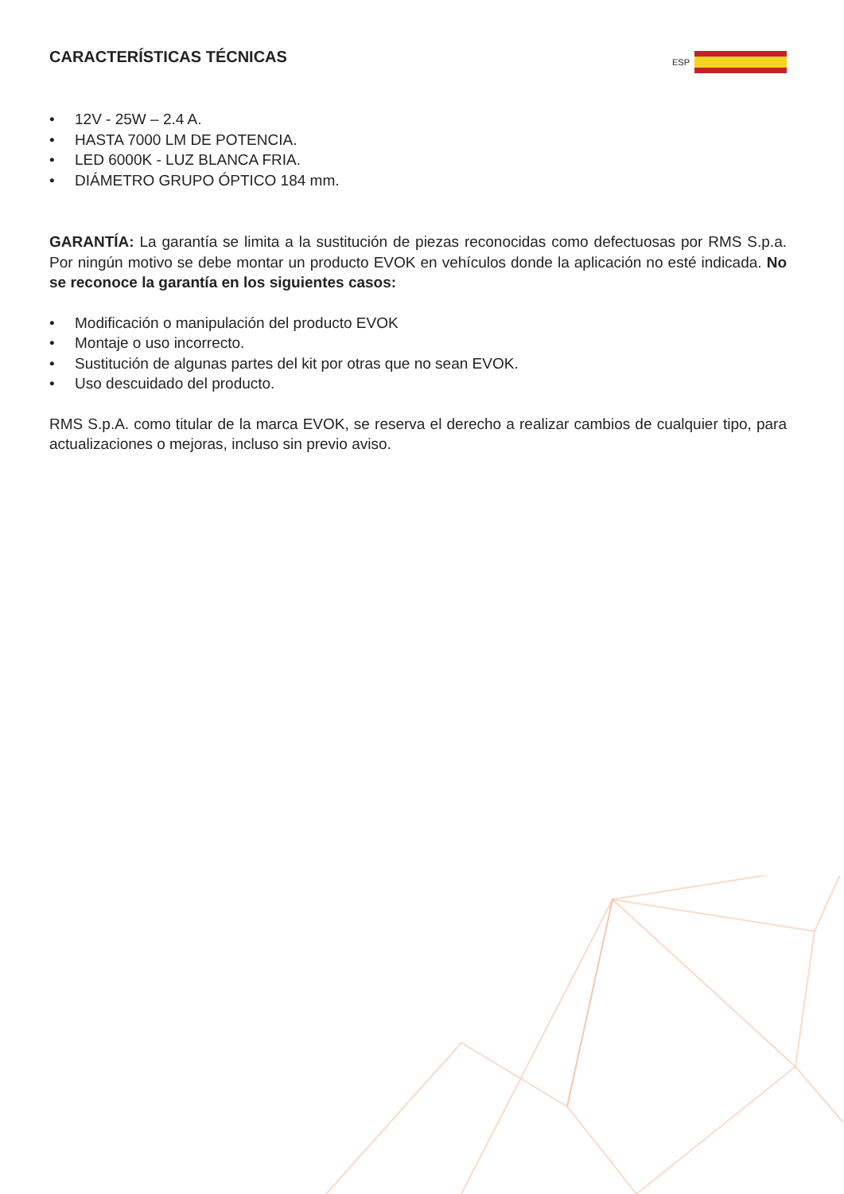CARACTERÍSTICAS TÉCNICAS
ESP
• 12V - 25W – 2.4 A.
• HASTA 7000 LM DE POTENCIA.
• LED 6000K - LUZ BLANCA FRIA.
• DIÁMETRO GRUPO ÓPTICO 184 mm.
GARANTÍA: La garantía se limita a la sustitución de piezas reconocidas como defectuosas por RMS S.p.a. Por ningún motivo se debe montar un producto EVOK en vehículos donde la aplicación no esté indicada. No se reconoce la garantía en los siguientes casos:
• Modificación o manipulación del producto EVOK
• Montaje o uso incorrecto.
• Sustitución de algunas partes del kit por otras que no sean EVOK.
• Uso descuidado del producto.
RMS S.p.A. como titular de la marca EVOK, se reserva el derecho a realizar cambios de cualquier tipo, para actualizaciones o mejoras, incluso sin previo aviso.